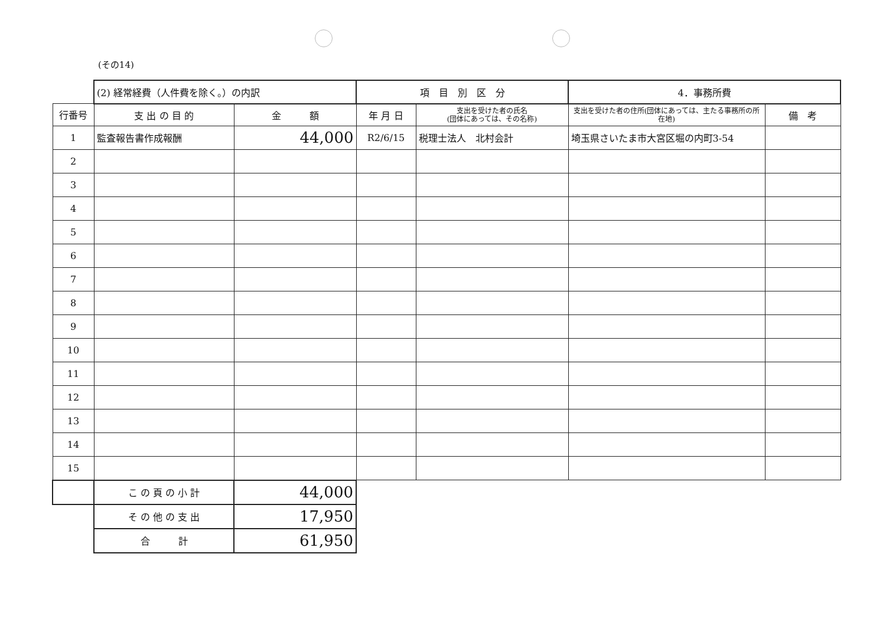(その14)
| | (2) 経常経費（人件費を除く。）の内訳 | | 項 目 別 区 分 | | 4．事務所費 | |
| 行番号 | 支 出 の 目 的 | 金 額 | 年 月 日 | 支出を受けた者の氏名 (団体にあっては、その名称) | 支出を受けた者の住所(団体にあっては、主たる事務所の所在地) | 備 考 |
| 1 | 監査報告書作成報酬 | 44,000 | R2/6/15 | 税理士法人 北村会計 | 埼玉県さいたま市大宮区堀の内町3-54 | |
| 2 | | | | | | |
| 3 | | | | | | |
| 4 | | | | | | |
| 5 | | | | | | |
| 6 | | | | | | |
| 7 | | | | | | |
| 8 | | | | | | |
| 9 | | | | | | |
| 10 | | | | | | |
| 11 | | | | | | |
| 12 | | | | | | |
| 13 | | | | | | |
| 14 | | | | | | |
| 15 | | | | | | |
| | こ の 頁 の 小 計 | 44,000 | | | | |
| | そ の 他 の 支 出 | 17,950 | | | | |
| | 合 計 | 61,950 | | | | |